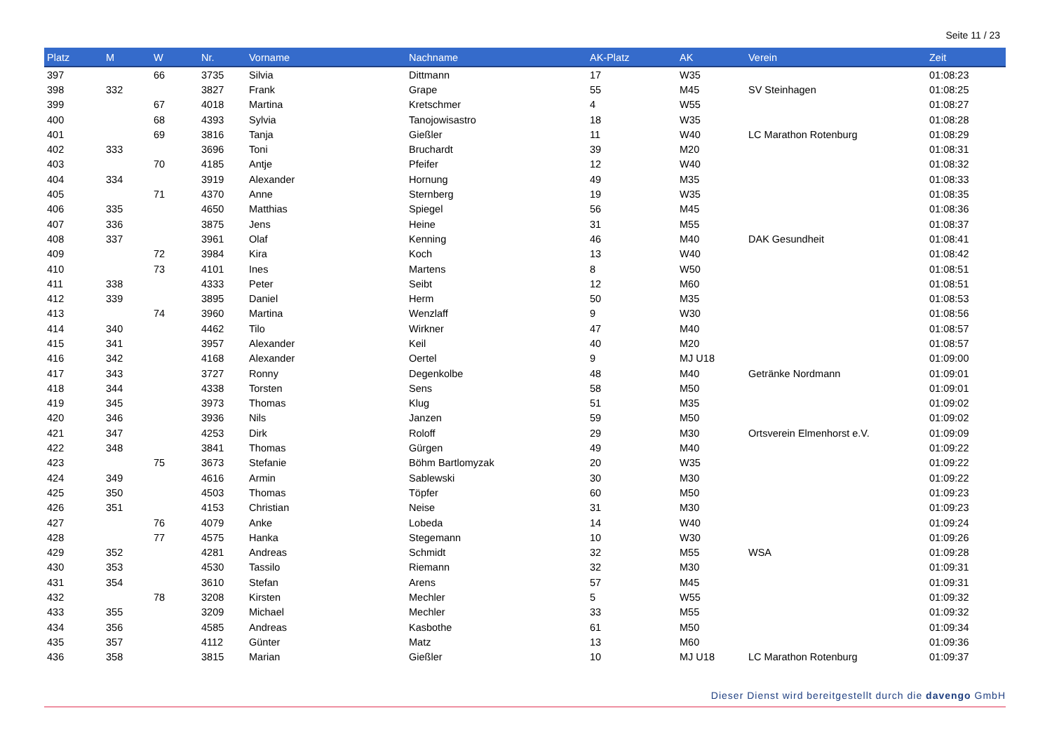Seite 11 / 23
| Platz | M | W | Nr. | Vorname | Nachname | AK-Platz | AK | Verein | Zeit |
| --- | --- | --- | --- | --- | --- | --- | --- | --- | --- |
| 397 | | 66 | 3735 | Silvia | Dittmann | 17 | W35 | | 01:08:23 |
| 398 | 332 | | 3827 | Frank | Grape | 55 | M45 | SV Steinhagen | 01:08:25 |
| 399 | | 67 | 4018 | Martina | Kretschmer | 4 | W55 | | 01:08:27 |
| 400 | | 68 | 4393 | Sylvia | Tanojowisastro | 18 | W35 | | 01:08:28 |
| 401 | | 69 | 3816 | Tanja | Gießler | 11 | W40 | LC Marathon Rotenburg | 01:08:29 |
| 402 | 333 | | 3696 | Toni | Bruchardt | 39 | M20 | | 01:08:31 |
| 403 | | 70 | 4185 | Antje | Pfeifer | 12 | W40 | | 01:08:32 |
| 404 | 334 | | 3919 | Alexander | Hornung | 49 | M35 | | 01:08:33 |
| 405 | | 71 | 4370 | Anne | Sternberg | 19 | W35 | | 01:08:35 |
| 406 | 335 | | 4650 | Matthias | Spiegel | 56 | M45 | | 01:08:36 |
| 407 | 336 | | 3875 | Jens | Heine | 31 | M55 | | 01:08:37 |
| 408 | 337 | | 3961 | Olaf | Kenning | 46 | M40 | DAK Gesundheit | 01:08:41 |
| 409 | | 72 | 3984 | Kira | Koch | 13 | W40 | | 01:08:42 |
| 410 | | 73 | 4101 | Ines | Martens | 8 | W50 | | 01:08:51 |
| 411 | 338 | | 4333 | Peter | Seibt | 12 | M60 | | 01:08:51 |
| 412 | 339 | | 3895 | Daniel | Herm | 50 | M35 | | 01:08:53 |
| 413 | | 74 | 3960 | Martina | Wenzlaff | 9 | W30 | | 01:08:56 |
| 414 | 340 | | 4462 | Tilo | Wirkner | 47 | M40 | | 01:08:57 |
| 415 | 341 | | 3957 | Alexander | Keil | 40 | M20 | | 01:08:57 |
| 416 | 342 | | 4168 | Alexander | Oertel | 9 | MJ U18 | | 01:09:00 |
| 417 | 343 | | 3727 | Ronny | Degenkolbe | 48 | M40 | Getränke Nordmann | 01:09:01 |
| 418 | 344 | | 4338 | Torsten | Sens | 58 | M50 | | 01:09:01 |
| 419 | 345 | | 3973 | Thomas | Klug | 51 | M35 | | 01:09:02 |
| 420 | 346 | | 3936 | Nils | Janzen | 59 | M50 | | 01:09:02 |
| 421 | 347 | | 4253 | Dirk | Roloff | 29 | M30 | Ortsverein Elmenhorst e.V. | 01:09:09 |
| 422 | 348 | | 3841 | Thomas | Gürgen | 49 | M40 | | 01:09:22 |
| 423 | | 75 | 3673 | Stefanie | Böhm Bartlomyzak | 20 | W35 | | 01:09:22 |
| 424 | 349 | | 4616 | Armin | Sablewski | 30 | M30 | | 01:09:22 |
| 425 | 350 | | 4503 | Thomas | Töpfer | 60 | M50 | | 01:09:23 |
| 426 | 351 | | 4153 | Christian | Neise | 31 | M30 | | 01:09:23 |
| 427 | | 76 | 4079 | Anke | Lobeda | 14 | W40 | | 01:09:24 |
| 428 | | 77 | 4575 | Hanka | Stegemann | 10 | W30 | | 01:09:26 |
| 429 | 352 | | 4281 | Andreas | Schmidt | 32 | M55 | WSA | 01:09:28 |
| 430 | 353 | | 4530 | Tassilo | Riemann | 32 | M30 | | 01:09:31 |
| 431 | 354 | | 3610 | Stefan | Arens | 57 | M45 | | 01:09:31 |
| 432 | | 78 | 3208 | Kirsten | Mechler | 5 | W55 | | 01:09:32 |
| 433 | 355 | | 3209 | Michael | Mechler | 33 | M55 | | 01:09:32 |
| 434 | 356 | | 4585 | Andreas | Kasbothe | 61 | M50 | | 01:09:34 |
| 435 | 357 | | 4112 | Günter | Matz | 13 | M60 | | 01:09:36 |
| 436 | 358 | | 3815 | Marian | Gießler | 10 | MJ U18 | LC Marathon Rotenburg | 01:09:37 |
Dieser Dienst wird bereitgestellt durch die davengo GmbH